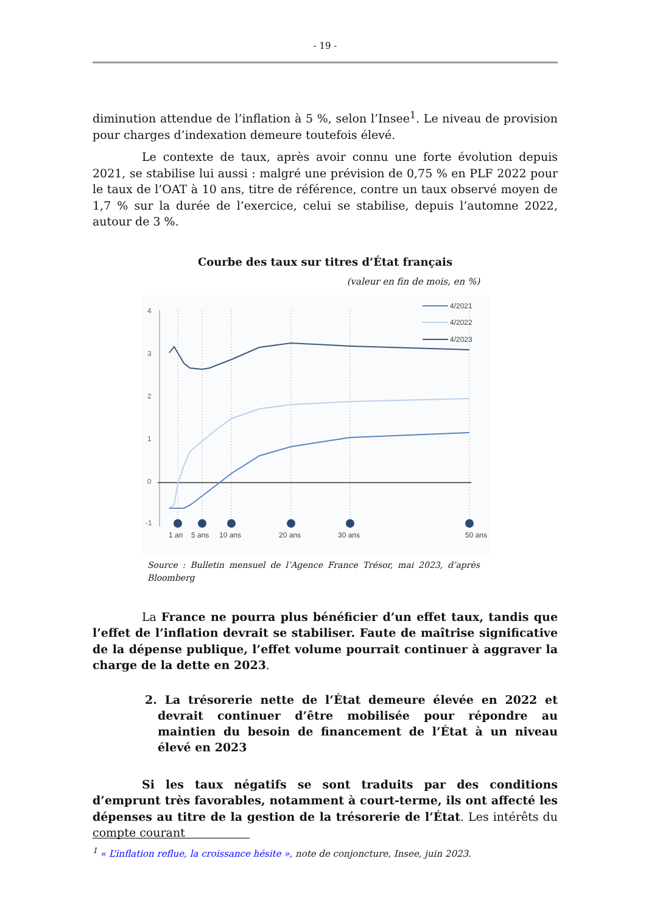- 19 -
diminution attendue de l’inflation à 5 %, selon l’Insee<sup>1</sup>. Le niveau de provision pour charges d’indexation demeure toutefois élevé.
Le contexte de taux, après avoir connu une forte évolution depuis 2021, se stabilise lui aussi : malgré une prévision de 0,75 % en PLF 2022 pour le taux de l’OAT à 10 ans, titre de référence, contre un taux observé moyen de 1,7 % sur la durée de l’exercice, celui se stabilise, depuis l’automne 2022, autour de 3 %.
Courbe des taux sur titres d’État français
(valeur en fin de mois, en %)
4
3
2
1
0
-1
1 an
5 ans
10 ans
20 ans
30 ans
50 ans
4/2021
4/2022
4/2023
Source : Bulletin mensuel de l’Agence France Trésor, mai 2023, d’après Bloomberg
La France ne pourra plus bénéficier d’un effet taux, tandis que l’effet de l’inflation devrait se stabiliser. Faute de maîtrise significative de la dépense publique, l’effet volume pourrait continuer à aggraver la charge de la dette en 2023.
2. La trésorerie nette de l’État demeure élevée en 2022 et devrait continuer d’être mobilisée pour répondre au maintien du besoin de financement de l’État à un niveau élevé en 2023
Si les taux négatifs se sont traduits par des conditions d’emprunt très favorables, notamment à court-terme, ils ont affecté les dépenses au titre de la gestion de la trésorerie de l’État. Les intérêts du compte courant
<sup>1</sup> « L’inflation reflue, la croissance hésite », note de conjoncture, Insee, juin 2023.